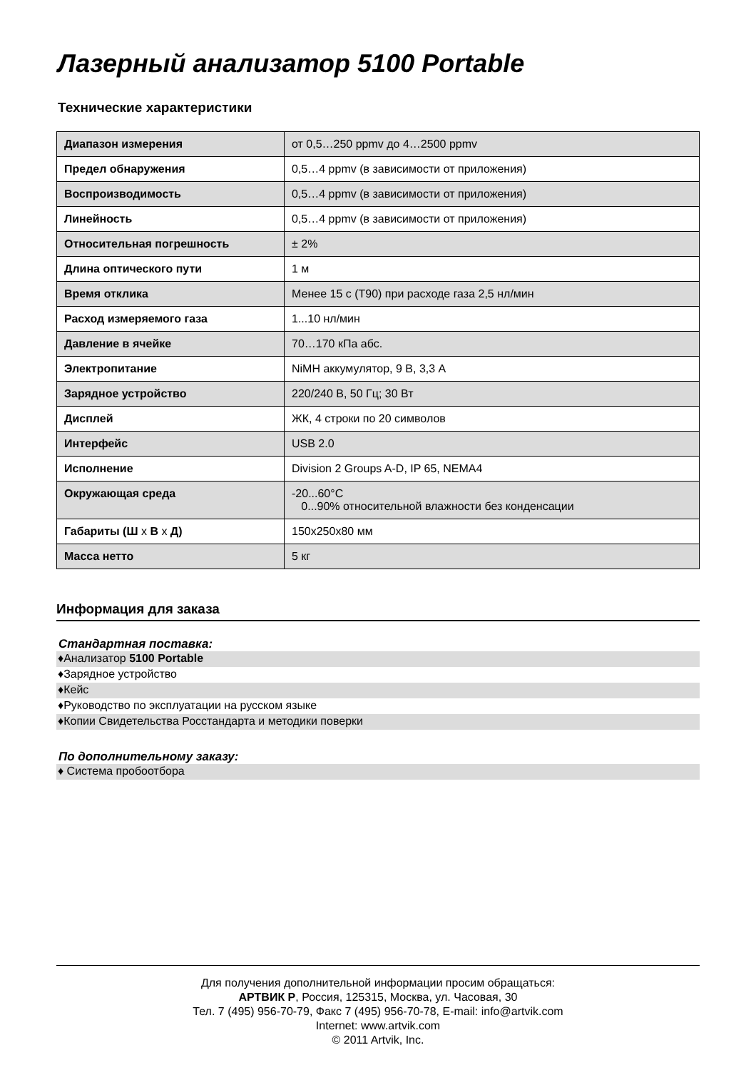Лазерный анализатор 5100 Portable
Технические характеристики
| Диапазон измерения | от 0,5…250 ppmv до 4…2500 ppmv |
| Предел обнаружения | 0,5…4 ppmv (в зависимости от приложения) |
| Воспроизводимость | 0,5…4 ppmv (в зависимости от приложения) |
| Линейность | 0,5…4 ppmv (в зависимости от приложения) |
| Относительная погрешность | ± 2% |
| Длина оптического пути | 1 м |
| Время отклика | Менее 15 с (T90) при расходе газа 2,5 нл/мин |
| Расход измеряемого газа | 1...10 нл/мин |
| Давление в ячейке | 70…170 кПа абс. |
| Электропитание | NiMH аккумулятор, 9 В, 3,3 А |
| Зарядное устройство | 220/240 В, 50 Гц; 30 Вт |
| Дисплей | ЖК, 4 строки по 20 символов |
| Интерфейс | USB 2.0 |
| Исполнение | Division 2 Groups A-D, IP 65, NEMA4 |
| Окружающая среда | -20...60°C 0...90% относительной влажности без конденсации |
| Габариты (Ш x В x Д) | 150x250x80 мм |
| Масса нетто | 5 кг |
Информация для заказа
Стандартная поставка:
♦Анализатор 5100 Portable
♦Зарядное устройство
♦Кейс
♦Руководство по эксплуатации на русском языке
♦Копии Свидетельства Росстандарта и методики поверки
По дополнительному заказу:
♦ Система пробоотбора
Для получения дополнительной информации просим обращаться:
АРТВИК Р, Россия, 125315, Москва, ул. Часовая, 30
Тел. 7 (495) 956-70-79, Факс 7 (495) 956-70-78, E-mail: info@artvik.com
Internet: www.artvik.com
© 2011 Artvik, Inc.